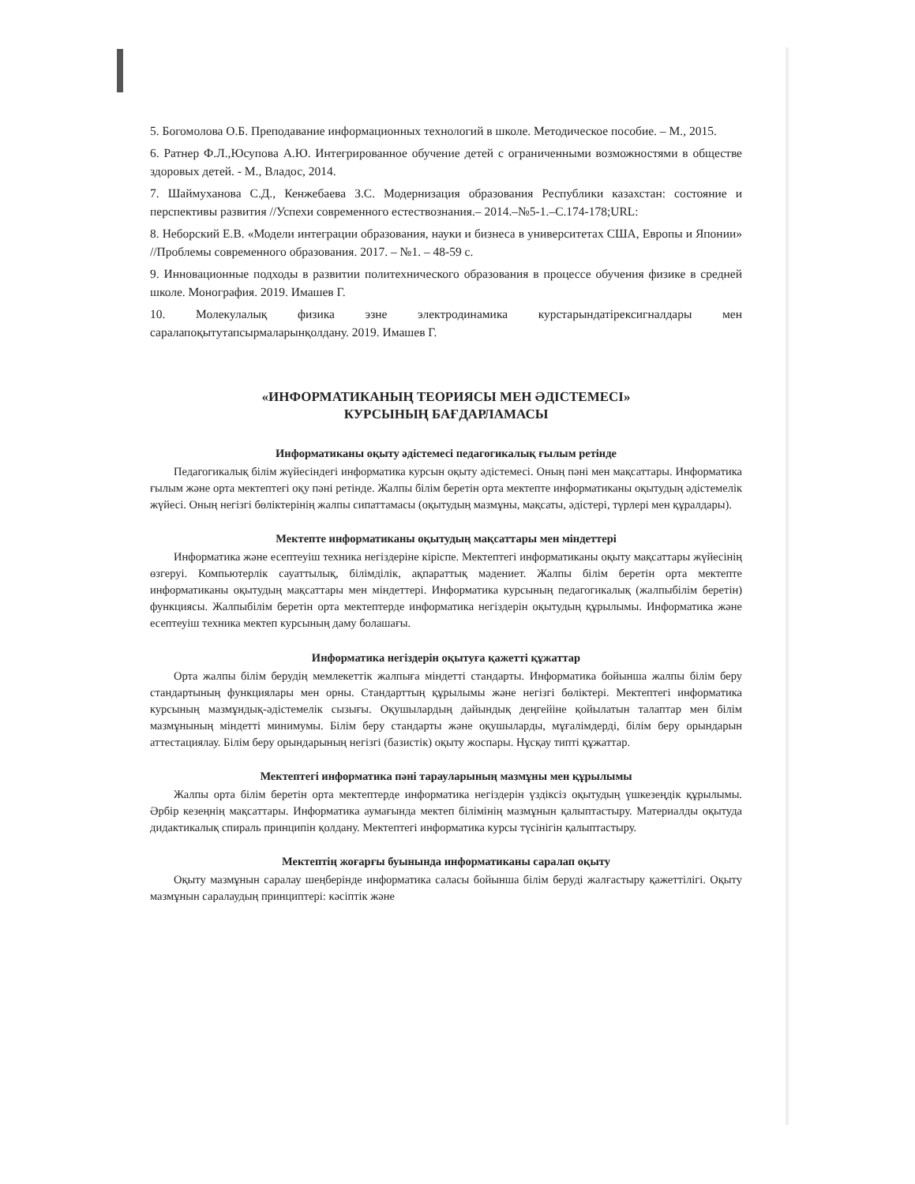5. Богомолова О.Б. Преподавание информационных технологий в школе. Методическое пособие. – М., 2015.
6. Ратнер Ф.Л.,Юсупова А.Ю. Интегрированное обучение детей с ограниченными возможностями в обществе здоровых детей. - М., Владос, 2014.
7. Шаймуханова С.Д., Кенжебаева З.С. Модернизация образования Республики казахстан: состояние и перспективы развития //Успехи современного естествознания.– 2014.–№5-1.–С.174-178;URL:
8. Неборский Е.В. «Модели интеграции образования, науки и бизнеса в университетах США, Европы и Японии» //Проблемы современного образования. 2017. – №1. – 48-59 с.
9. Инновационные подходы в развитии политехнического образования в процессе обучения физике в средней школе. Монография. 2019. Имашев Г.
10. Молекулалық физика эзне электродинамика курстарындатірексигналдары мен саралапоқытутапсырмаларынқолдану. 2019. Имашев Г.
«ИНФОРМАТИКАНЫҢ ТЕОРИЯСЫ МЕН ӘДІСТЕМЕСІ»
КУРСЫНЫҢ БАҒДАРЛАМАСЫ
Информатиканы оқыту әдістемесі педагогикалық ғылым ретінде
Педагогикалық білім жүйесіндегі информатика курсын оқыту әдістемесі. Оның пәні мен мақсаттары. Информатика ғылым және орта мектептегі оқу пәні ретінде. Жалпы білім беретін орта мектепте информатиканы оқытудың әдістемелік жүйесі. Оның негізгі бөліктерінің жалпы сипаттамасы (оқытудың мазмұны, мақсаты, әдістері, түрлері мен құралдары).
Мектепте информатиканы оқытудың мақсаттары мен міндеттері
Информатика және есептеуіш техника негіздеріне кіріспе. Мектептегі информатиканы оқыту мақсаттары жүйесінің өзгеруі. Компьютерлік сауаттылық, білімділік, ақпараттық мәдениет. Жалпы білім беретін орта мектепте информатиканы оқытудың мақсаттары мен міндеттері. Информатика курсының педагогикалық (жалпыбілім беретін) функциясы. Жалпыбілім беретін орта мектептерде информатика негіздерін оқытудың құрылымы. Информатика және есептеуіш техника мектеп курсының даму болашағы.
Информатика негіздерін оқытуға қажетті құжаттар
Орта жалпы білім берудің мемлекеттік жалпыға міндетті стандарты. Информатика бойынша жалпы білім беру стандартының функциялары мен орны. Стандарттың құрылымы және негізгі бөліктері. Мектептегі информатика курсының мазмұндық-әдістемелік сызығы. Оқушылардың дайындық деңгейіне қойылатын талаптар мен білім мазмұнының міндетті минимумы. Білім беру стандарты және оқушыларды, мұғалімдерді, білім беру орындарын аттестациялау. Білім беру орындарының негізгі (базистік) оқыту жоспары. Нұсқау типті құжаттар.
Мектептегі информатика пәні тарауларының мазмұны мен құрылымы
Жалпы орта білім беретін орта мектептерде информатика негіздерін үздіксіз оқытудың үшкезеңдік құрылымы. Әрбір кезеңнің мақсаттары. Информатика аумағында мектеп білімінің мазмұнын қалыптастыру. Материалды оқытуда дидактикалық спираль принципін қолдану. Мектептегі информатика курсы түсінігін қалыптастыру.
Мектептің жоғарғы буынында информатиканы саралап оқыту
Оқыту мазмұнын саралау шеңберінде информатика саласы бойынша білім беруді жалғастыру қажеттілігі. Оқыту мазмұнын саралаудың принциптері: кәсіптік және